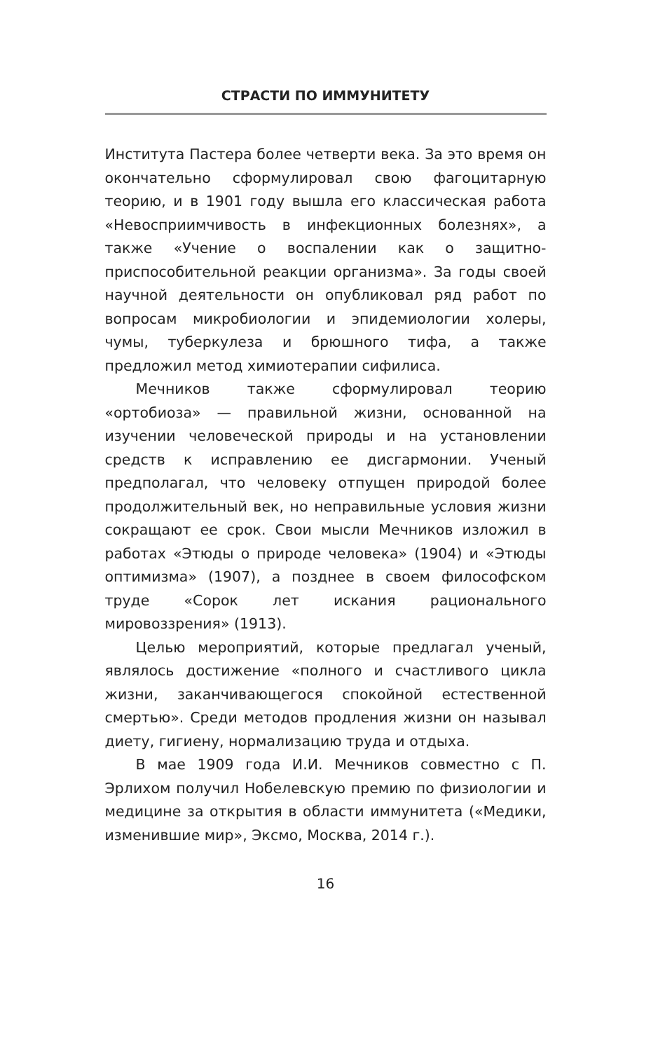СТРАСТИ ПО ИММУНИТЕТУ
Института Пастера более четверти века. За это время он окончательно сформулировал свою фагоцитарную теорию, и в 1901 году вышла его классическая работа «Невосприимчивость в инфекционных болезнях», а также «Учение о воспалении как о защитно-приспособительной реакции организма». За годы своей научной деятельности он опубликовал ряд работ по вопросам микробиологии и эпидемиологии холеры, чумы, туберкулеза и брюшного тифа, а также предложил метод химиотерапии сифилиса.
Мечников также сформулировал теорию «ортобиоза» — правильной жизни, основанной на изучении человеческой природы и на установлении средств к исправлению ее дисгармонии. Ученый предполагал, что человеку отпущен природой более продолжительный век, но неправильные условия жизни сокращают ее срок. Свои мысли Мечников изложил в работах «Этюды о природе человека» (1904) и «Этюды оптимизма» (1907), а позднее в своем философском труде «Сорок лет искания рационального мировоззрения» (1913).
Целью мероприятий, которые предлагал ученый, являлось достижение «полного и счастливого цикла жизни, заканчивающегося спокойной естественной смертью». Среди методов продления жизни он называл диету, гигиену, нормализацию труда и отдыха.
В мае 1909 года И.И. Мечников совместно с П. Эрлихом получил Нобелевскую премию по физиологии и медицине за открытия в области иммунитета («Медики, изменившие мир», Эксмо, Москва, 2014 г.).
16